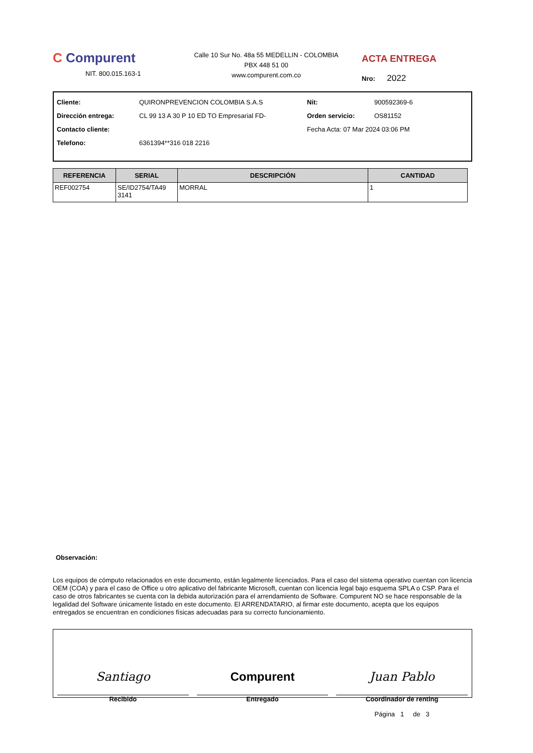C Compurent
NIT. 800.015.163-1
Calle 10 Sur No. 48a 55 MEDELLIN - COLOMBIA
PBX 448 51 00
www.compurent.com.co
ACTA ENTREGA
Nro: 2022
| Cliente: | QUIRONPREVENCION COLOMBIA S.A.S | Nit: | 900592369-6 |
| Dirección entrega: | CL 99 13 A 30 P 10 ED TO Empresarial FD- | Orden servicio: | OS81152 |
| Contacto cliente: | | Fecha Acta: 07 Mar 2024 03:06 PM | |
| Telefono: | 6361394**316 018 2216 | | |
| REFERENCIA | SERIAL | DESCRIPCIÓN | CANTIDAD |
| --- | --- | --- | --- |
| REF002754 | SE/ID2754/TA49 3141 | MORRAL | 1 |
Observación:
Los equipos de cómputo relacionados en este documento, están legalmente licenciados. Para el caso del sistema operativo cuentan con licencia OEM (COA) y para el caso de Office u otro aplicativo del fabricante Microsoft, cuentan con licencia legal bajo esquema SPLA o CSP. Para el caso de otros fabricantes se cuenta con la debida autorización para el arrendamiento de Software. Compurent NO se hace responsable de la legalidad del Software únicamente listado en este documento. El ARRENDATARIO, al firmar este documento, acepta que los equipos entregados se encuentran en condiciones físicas adecuadas para su correcto funcionamiento.
Santiago
Recibido
Compurent
Entregado
Juan Pablo
Coordinador de renting
Página 1 de 3